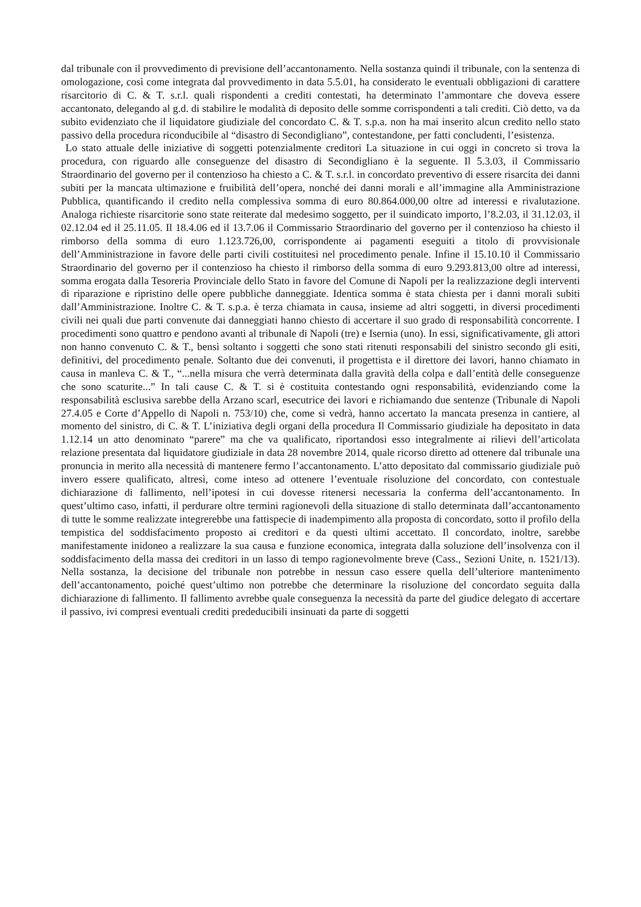dal tribunale con il provvedimento di previsione dell’accantonamento. Nella sostanza quindi il tribunale, con la sentenza di omologazione, così come integrata dal provvedimento in data 5.5.01, ha considerato le eventuali obbligazioni di carattere risarcitorio di C. & T. s.r.l. quali rispondenti a crediti contestati, ha determinato l’ammontare che doveva essere accantonato, delegando al g.d. di stabilire le modalità di deposito delle somme corrispondenti a tali crediti. Ciò detto, va da subito evidenziato che il liquidatore giudiziale del concordato C. & T. s.p.a. non ha mai inserito alcun credito nello stato passivo della procedura riconducibile al “disastro di Secondigliano”, contestandone, per fatti concludenti, l’esistenza.
Lo stato attuale delle iniziative di soggetti potenzialmente creditori La situazione in cui oggi in concreto si trova la procedura, con riguardo alle conseguenze del disastro di Secondigliano è la seguente. Il 5.3.03, il Commissario Straordinario del governo per il contenzioso ha chiesto a C. & T. s.r.l. in concordato preventivo di essere risarcita dei danni subiti per la mancata ultimazione e fruibilità dell’opera, nonché dei danni morali e all’immagine alla Amministrazione Pubblica, quantificando il credito nella complessiva somma di euro 80.864.000,00 oltre ad interessi e rivalutazione. Analoga richieste risarcitorie sono state reiterate dal medesimo soggetto, per il suindicato importo, l’8.2.03, il 31.12.03, il 02.12.04 ed il 25.11.05. Il 18.4.06 ed il 13.7.06 il Commissario Straordinario del governo per il contenzioso ha chiesto il rimborso della somma di euro 1.123.726,00, corrispondente ai pagamenti eseguiti a titolo di provvisionale dell’Amministrazione in favore delle parti civili costituitesi nel procedimento penale. Infine il 15.10.10 il Commissario Straordinario del governo per il contenzioso ha chiesto il rimborso della somma di euro 9.293.813,00 oltre ad interessi, somma erogata dalla Tesoreria Provinciale dello Stato in favore del Comune di Napoli per la realizzazione degli interventi di riparazione e ripristino delle opere pubbliche danneggiate. Identica somma è stata chiesta per i danni morali subiti dall’Amministrazione. Inoltre C. & T. s.p.a. è terza chiamata in causa, insieme ad altri soggetti, in diversi procedimenti civili nei quali due parti convenute dai danneggiati hanno chiesto di accertare il suo grado di responsabilità concorrente. I procedimenti sono quattro e pendono avanti al tribunale di Napoli (tre) e Isernia (uno). In essi, significativamente, gli attori non hanno convenuto C. & T., bensì soltanto i soggetti che sono stati ritenuti responsabili del sinistro secondo gli esiti, definitivi, del procedimento penale. Soltanto due dei convenuti, il progettista e il direttore dei lavori, hanno chiamato in causa in manleva C. & T., “...nella misura che verrà determinata dalla gravità della colpa e dall’entità delle conseguenze che sono scaturite...” In tali cause C. & T. si è costituita contestando ogni responsabilità, evidenziando come la responsabilità esclusiva sarebbe della Arzano scarl, esecutrice dei lavori e richiamando due sentenze (Tribunale di Napoli 27.4.05 e Corte d’Appello di Napoli n. 753/10) che, come si vedrà, hanno accertato la mancata presenza in cantiere, al momento del sinistro, di C. & T. L’iniziativa degli organi della procedura Il Commissario giudiziale ha depositato in data 1.12.14 un atto denominato “parere” ma che va qualificato, riportandosi esso integralmente ai rilievi dell’articolata relazione presentata dal liquidatore giudiziale in data 28 novembre 2014, quale ricorso diretto ad ottenere dal tribunale una pronuncia in merito alla necessità di mantenere fermo l’accantonamento. L’atto depositato dal commissario giudiziale può invero essere qualificato, altresì, come inteso ad ottenere l’eventuale risoluzione del concordato, con contestuale dichiarazione di fallimento, nell’ipotesi in cui dovesse ritenersi necessaria la conferma dell’accantonamento. In quest’ultimo caso, infatti, il perdurare oltre termini ragionevoli della situazione di stallo determinata dall’accantonamento di tutte le somme realizzate integrerebbe una fattispecie di inadempimento alla proposta di concordato, sotto il profilo della tempistica del soddisfacimento proposto ai creditori e da questi ultimi accettato. Il concordato, inoltre, sarebbe manifestamente inidoneo a realizzare la sua causa e funzione economica, integrata dalla soluzione dell’insolvenza con il soddisfacimento della massa dei creditori in un lasso di tempo ragionevolmente breve (Cass., Sezioni Unite, n. 1521/13). Nella sostanza, la decisione del tribunale non potrebbe in nessun caso essere quella dell’ulteriore mantenimento dell’accantonamento, poiché quest’ultimo non potrebbe che determinare la risoluzione del concordato seguita dalla dichiarazione di fallimento. Il fallimento avrebbe quale conseguenza la necessità da parte del giudice delegato di accertare il passivo, ivi compresi eventuali crediti prededucibili insinuati da parte di soggetti